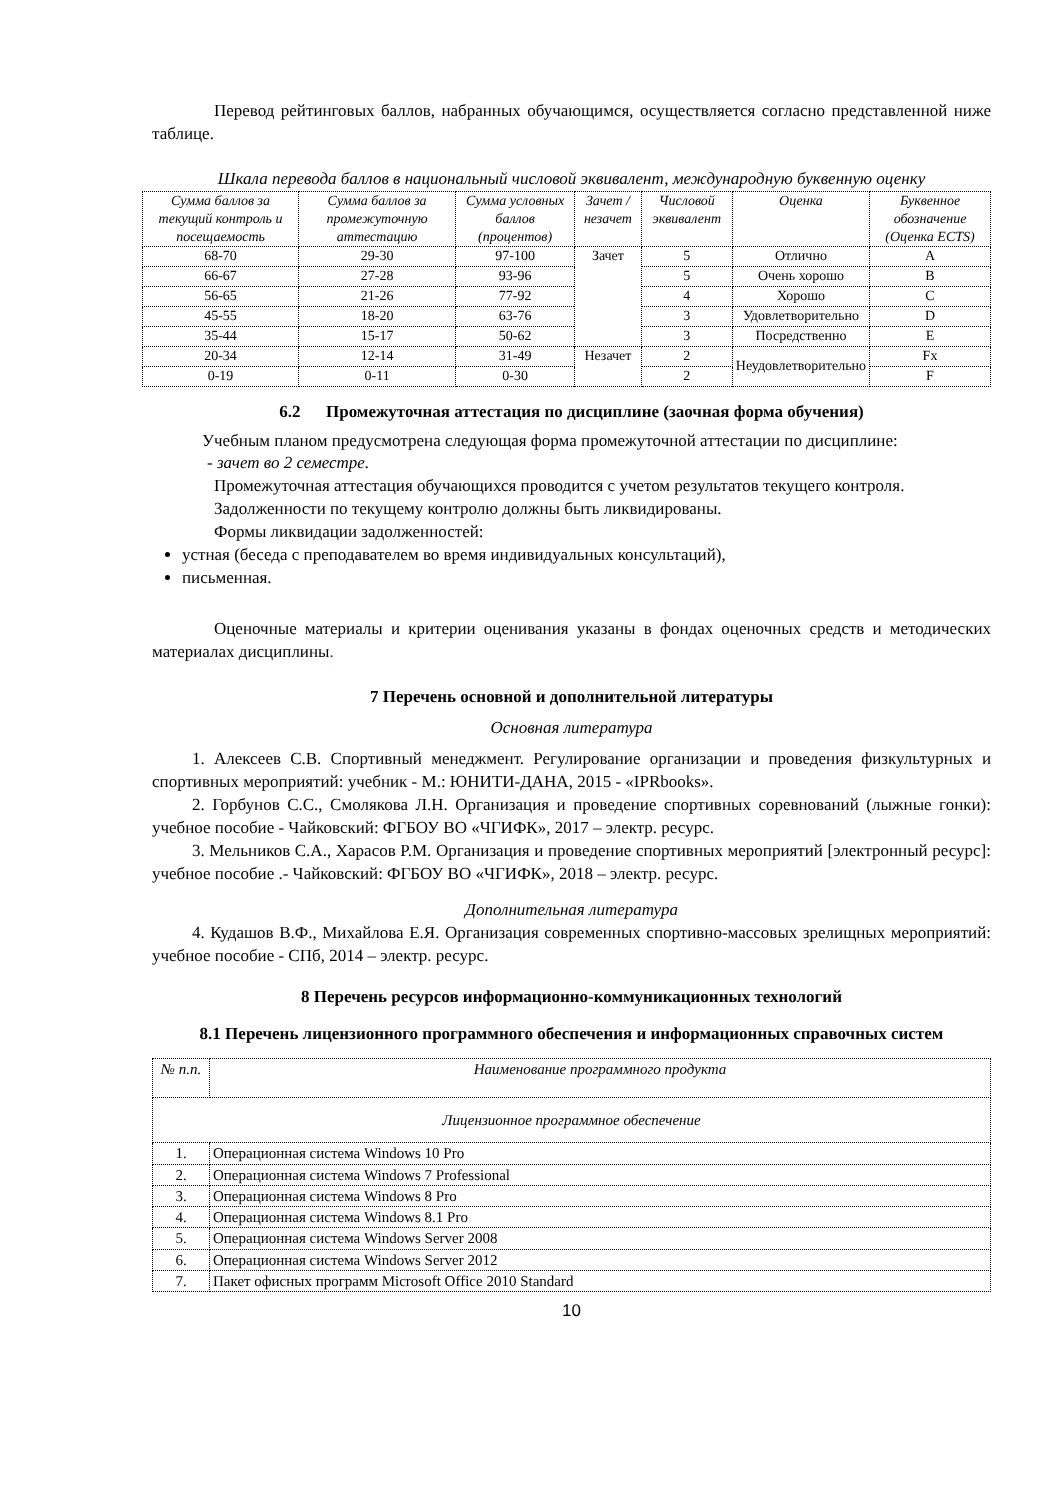Перевод рейтинговых баллов, набранных обучающимся, осуществляется согласно представленной ниже таблице.
Шкала перевода баллов в национальный числовой эквивалент, международную буквенную оценку
| Сумма баллов за текущий контроль и посещаемость | Сумма баллов за промежуточную аттестацию | Сумма условных баллов (процентов) | Зачет /незачет | Числовой эквивалент | Оценка | Буквенное обозначение (Оценка ECTS) |
| --- | --- | --- | --- | --- | --- | --- |
| 68-70 | 29-30 | 97-100 | Зачет | 5 | Отлично | A |
| 66-67 | 27-28 | 93-96 | | 5 | Очень хорошо | B |
| 56-65 | 21-26 | 77-92 | | 4 | Хорошо | C |
| 45-55 | 18-20 | 63-76 | | 3 | Удовлетворительно | D |
| 35-44 | 15-17 | 50-62 | | 3 | Посредственно | E |
| 20-34 | 12-14 | 31-49 | Незачет | 2 | Неудовлетворительно | Fx |
| 0-19 | 0-11 | 0-30 | | 2 | | F |
6.2 Промежуточная аттестация по дисциплине (заочная форма обучения)
Учебным планом предусмотрена следующая форма промежуточной аттестации по дисциплине:
- зачет во 2 семестре.
Промежуточная аттестация обучающихся проводится с учетом результатов текущего контроля.
Задолженности по текущему контролю должны быть ликвидированы.
Формы ликвидации задолженностей:
устная (беседа с преподавателем во время индивидуальных консультаций),
письменная.
Оценочные материалы и критерии оценивания указаны в фондах оценочных средств и методических материалах дисциплины.
7 Перечень основной и дополнительной литературы
Основная литература
1. Алексеев С.В. Спортивный менеджмент. Регулирование организации и проведения физкультурных и спортивных мероприятий: учебник - М.: ЮНИТИ-ДАНА, 2015 - «IPRbooks».
2. Горбунов С.С., Смолякова Л.Н. Организация и проведение спортивных соревнований (лыжные гонки): учебное пособие - Чайковский: ФГБОУ ВО «ЧГИФК», 2017 – электр. ресурс.
3. Мельников С.А., Харасов Р.М. Организация и проведение спортивных мероприятий [электронный ресурс]: учебное пособие .- Чайковский: ФГБОУ ВО «ЧГИФК», 2018 – электр. ресурс.
Дополнительная литература
4. Кудашов В.Ф., Михайлова Е.Я. Организация современных спортивно-массовых зрелищных мероприятий: учебное пособие - СПб, 2014 – электр. ресурс.
8 Перечень ресурсов информационно-коммуникационных технологий
8.1 Перечень лицензионного программного обеспечения и информационных справочных систем
| № п.п. | Наименование программного продукта |
| Лицензионное программное обеспечение | |
| 1. | Операционная система Windows 10 Pro |
| 2. | Операционная система Windows 7 Professional |
| 3. | Операционная система Windows 8 Pro |
| 4. | Операционная система Windows 8.1 Pro |
| 5. | Операционная система Windows Server 2008 |
| 6. | Операционная система Windows Server 2012 |
| 7. | Пакет офисных программ Microsoft Office 2010 Standard |
10